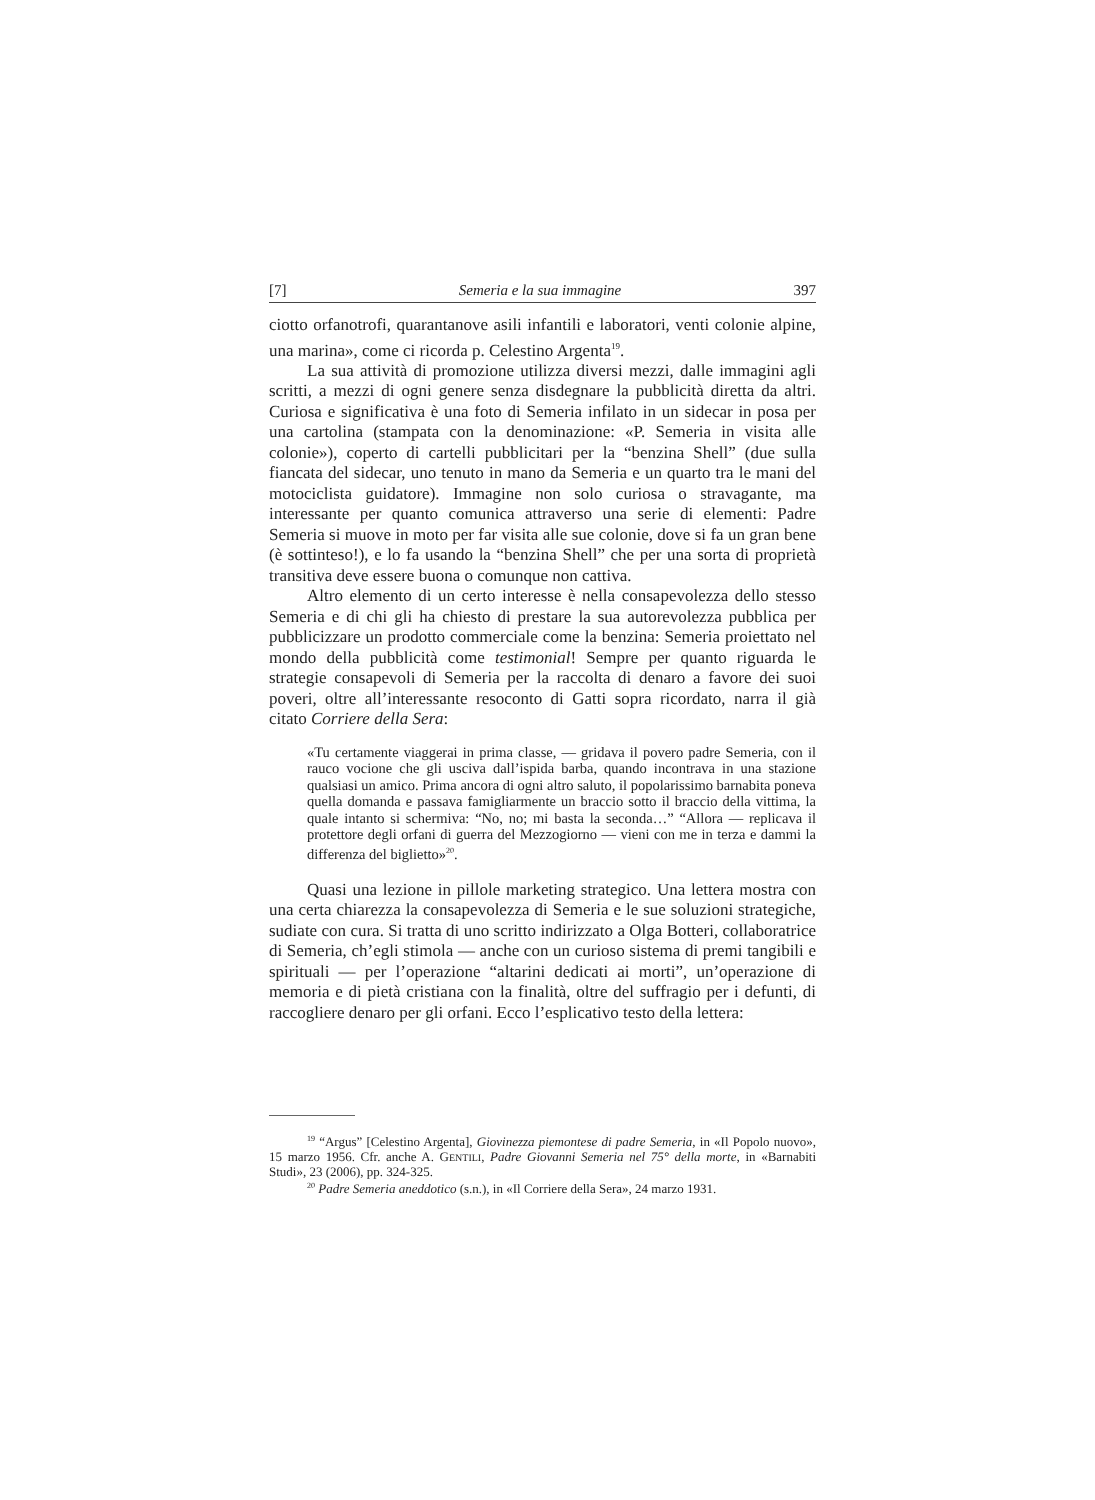[7] Semeria e la sua immagine 397
ciotto orfanotrofi, quarantanove asili infantili e laboratori, venti colonie alpine, una marina», come ci ricorda p. Celestino Argenta<sup>19</sup>.
La sua attività di promozione utilizza diversi mezzi, dalle immagini agli scritti, a mezzi di ogni genere senza disdegnare la pubblicità diretta da altri. Curiosa e significativa è una foto di Semeria infilato in un sidecar in posa per una cartolina (stampata con la denominazione: «P. Semeria in visita alle colonie»), coperto di cartelli pubblicitari per la “benzina Shell” (due sulla fiancata del sidecar, uno tenuto in mano da Semeria e un quarto tra le mani del motociclista guidatore). Immagine non solo curiosa o stravagante, ma interessante per quanto comunica attraverso una serie di elementi: Padre Semeria si muove in moto per far visita alle sue colonie, dove si fa un gran bene (è sottinteso!), e lo fa usando la “benzina Shell” che per una sorta di proprietà transitiva deve essere buona o comunque non cattiva.
Altro elemento di un certo interesse è nella consapevolezza dello stesso Semeria e di chi gli ha chiesto di prestare la sua autorevolezza pubblica per pubblicizzare un prodotto commerciale come la benzina: Semeria proiettato nel mondo della pubblicità come testimonial! Sempre per quanto riguarda le strategie consapevoli di Semeria per la raccolta di denaro a favore dei suoi poveri, oltre all’interessante resoconto di Gatti sopra ricordato, narra il già citato Corriere della Sera:
«Tu certamente viaggerai in prima classe, — gridava il povero padre Semeria, con il rauco vocione che gli usciva dall’ispida barba, quando incontrava in una stazione qualsiasi un amico. Prima ancora di ogni altro saluto, il popolarissimo barnabita poneva quella domanda e passava famigliarmente un braccio sotto il braccio della vittima, la quale intanto si schermiva: “No, no; mi basta la seconda…” “Allora — replicava il protettore degli orfani di guerra del Mezzogiorno — vieni con me in terza e dammi la differenza del biglietto»<sup>20</sup>.
Quasi una lezione in pillole marketing strategico. Una lettera mostra con una certa chiarezza la consapevolezza di Semeria e le sue soluzioni strategiche, sudiate con cura. Si tratta di uno scritto indirizzato a Olga Botteri, collaboratrice di Semeria, ch’egli stimola — anche con un curioso sistema di premi tangibili e spirituali — per l’operazione “altarini dedicati ai morti”, un’operazione di memoria e di pietà cristiana con la finalità, oltre del suffragio per i defunti, di raccogliere denaro per gli orfani. Ecco l’esplicativo testo della lettera:
<sup>19</sup> “Argus” [Celestino Argenta], Giovinezza piemontese di padre Semeria, in «Il Popolo nuovo», 15 marzo 1956. Cfr. anche A. GENTILI, Padre Giovanni Semeria nel 75° della morte, in «Barnabiti Studi», 23 (2006), pp. 324-325.
<sup>20</sup> Padre Semeria aneddotico (s.n.), in «Il Corriere della Sera», 24 marzo 1931.